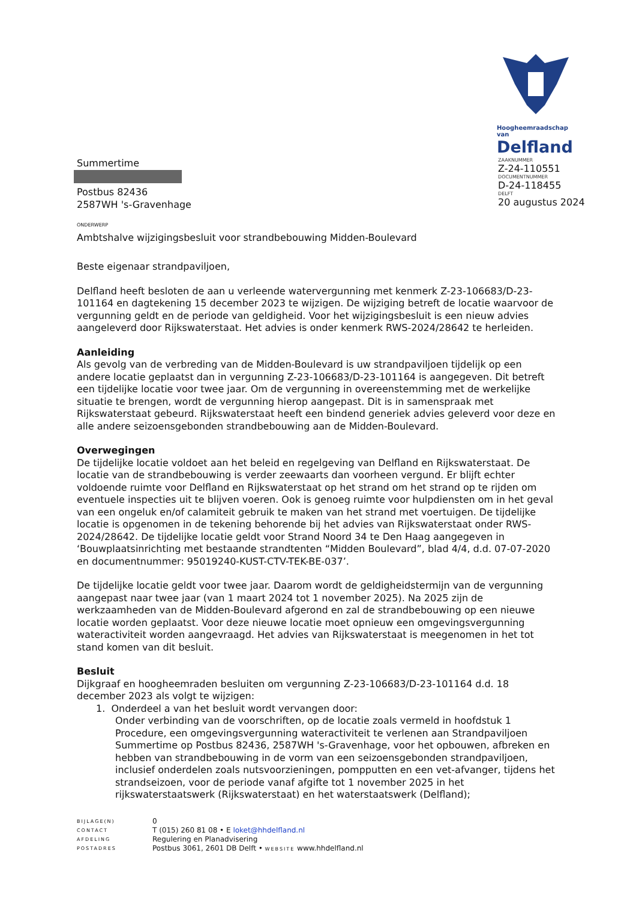Hoogheemraadschap van
Delfland
ZAAKNUMMER
Z-24-110551
DOCUMENTNUMMER
D-24-118455
DELFT
20 augustus 2024
Summertime
Postbus 82436
2587WH 's-Gravenhage
ONDERWERP
Ambtshalve wijzigingsbesluit voor strandbebouwing Midden-Boulevard
Beste eigenaar strandpaviljoen,
Delfland heeft besloten de aan u verleende watervergunning met kenmerk Z-23-106683/D-23-101164 en dagtekening 15 december 2023 te wijzigen. De wijziging betreft de locatie waarvoor de vergunning geldt en de periode van geldigheid. Voor het wijzigingsbesluit is een nieuw advies aangeleverd door Rijkswaterstaat. Het advies is onder kenmerk RWS-2024/28642 te herleiden.
Aanleiding
Als gevolg van de verbreding van de Midden-Boulevard is uw strandpaviljoen tijdelijk op een andere locatie geplaatst dan in vergunning Z-23-106683/D-23-101164 is aangegeven. Dit betreft een tijdelijke locatie voor twee jaar. Om de vergunning in overeenstemming met de werkelijke situatie te brengen, wordt de vergunning hierop aangepast. Dit is in samenspraak met Rijkswaterstaat gebeurd. Rijkswaterstaat heeft een bindend generiek advies geleverd voor deze en alle andere seizoensgebonden strandbebouwing aan de Midden-Boulevard.
Overwegingen
De tijdelijke locatie voldoet aan het beleid en regelgeving van Delfland en Rijkswaterstaat. De locatie van de strandbebouwing is verder zeewaarts dan voorheen vergund. Er blijft echter voldoende ruimte voor Delfland en Rijkswaterstaat op het strand om het strand op te rijden om eventuele inspecties uit te blijven voeren. Ook is genoeg ruimte voor hulpdiensten om in het geval van een ongeluk en/of calamiteit gebruik te maken van het strand met voertuigen. De tijdelijke locatie is opgenomen in de tekening behorende bij het advies van Rijkswaterstaat onder RWS-2024/28642. De tijdelijke locatie geldt voor Strand Noord 34 te Den Haag aangegeven in ‘Bouwplaatsinrichting met bestaande strandtenten “Midden Boulevard”, blad 4/4, d.d. 07-07-2020 en documentnummer: 95019240-KUST-CTV-TEK-BE-037’.
De tijdelijke locatie geldt voor twee jaar. Daarom wordt de geldigheidstermijn van de vergunning aangepast naar twee jaar (van 1 maart 2024 tot 1 november 2025). Na 2025 zijn de werkzaamheden van de Midden-Boulevard afgerond en zal de strandbebouwing op een nieuwe locatie worden geplaatst. Voor deze nieuwe locatie moet opnieuw een omgevingsvergunning wateractiviteit worden aangevraagd. Het advies van Rijkswaterstaat is meegenomen in het tot stand komen van dit besluit.
Besluit
Dijkgraaf en hoogheemraden besluiten om vergunning Z-23-106683/D-23-101164 d.d. 18 december 2023 als volgt te wijzigen:
1. Onderdeel a van het besluit wordt vervangen door:
Onder verbinding van de voorschriften, op de locatie zoals vermeld in hoofdstuk 1 Procedure, een omgevingsvergunning wateractiviteit te verlenen aan Strandpaviljoen Summertime op Postbus 82436, 2587WH 's-Gravenhage, voor het opbouwen, afbreken en hebben van strandbebouwing in de vorm van een seizoensgebonden strandpaviljoen, inclusief onderdelen zoals nutsvoorzieningen, pompputten en een vet-afvanger, tijdens het strandseizoen, voor de periode vanaf afgifte tot 1 november 2025 in het rijkswaterstaatswerk (Rijkswaterstaat) en het waterstaatswerk (Delfland);
| BIJLAGE(N) | 0 |
| CONTACT | T (015) 260 81 08 • E loket@hhdelfland.nl |
| AFDELING | Regulering en Planadvisering |
| POSTADRES | Postbus 3061, 2601 DB Delft • WEBSITE www.hhdelfland.nl |